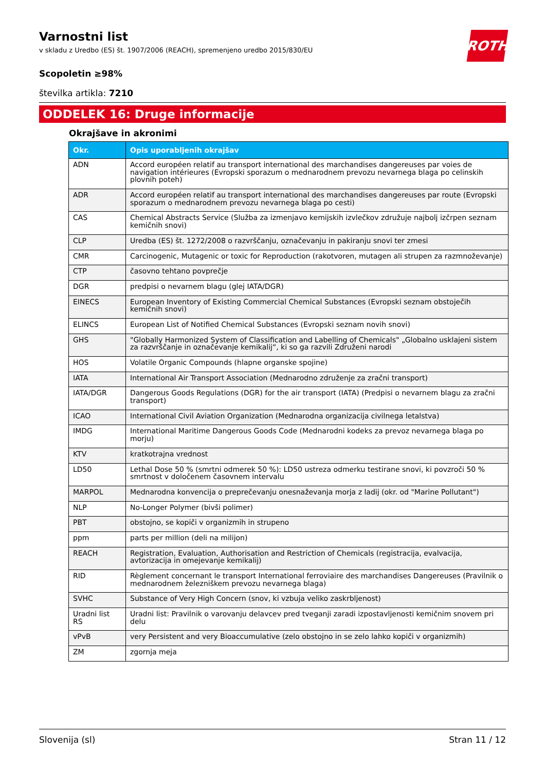ROTH
Varnostni list
v skladu z Uredbo (ES) št. 1907/2006 (REACH), spremenjeno uredbo 2015/830/EU
Scopoletin ≥98%
številka artikla: 7210
ODDELEK 16: Druge informacije
Okrajšave in akronimi
| Okr. | Opis uporabljenih okrajšav |
| --- | --- |
| ADN | Accord européen relatif au transport international des marchandises dangereuses par voies de navigation intérieures (Evropski sporazum o mednarodnem prevozu nevarnega blaga po celinskih plovnih poteh) |
| ADR | Accord européen relatif au transport international des marchandises dangereuses par route (Evropski sporazum o mednarodnem prevozu nevarnega blaga po cesti) |
| CAS | Chemical Abstracts Service (Služba za izmenjavo kemijskih izvlečkov združuje najbolj izčrpen seznam kemičnih snovi) |
| CLP | Uredba (ES) št. 1272/2008 o razvrščanju, označevanju in pakiranju snovi ter zmesi |
| CMR | Carcinogenic, Mutagenic or toxic for Reproduction (rakotvoren, mutagen ali strupen za razmnoževanje) |
| CTP | časovno tehtano povprečje |
| DGR | predpisi o nevarnem blagu (glej IATA/DGR) |
| EINECS | European Inventory of Existing Commercial Chemical Substances (Evropski seznam obstoječih kemičnih snovi) |
| ELINCS | European List of Notified Chemical Substances (Evropski seznam novih snovi) |
| GHS | "Globally Harmonized System of Classification and Labelling of Chemicals" „Globalno usklajeni sistem za razvrščanje in označevanje kemikalij“, ki so ga razvili Združeni narodi |
| HOS | Volatile Organic Compounds (hlapne organske spojine) |
| IATA | International Air Transport Association (Mednarodno združenje za zračni transport) |
| IATA/DGR | Dangerous Goods Regulations (DGR) for the air transport (IATA) (Predpisi o nevarnem blagu za zračni transport) |
| ICAO | International Civil Aviation Organization (Mednarodna organizacija civilnega letalstva) |
| IMDG | International Maritime Dangerous Goods Code (Mednarodni kodeks za prevoz nevarnega blaga po morju) |
| KTV | kratkotrajna vrednost |
| LD50 | Lethal Dose 50 % (smrtni odmerek 50 %): LD50 ustreza odmerku testirane snovi, ki povzroči 50 % smrtnost v določenem časovnem intervalu |
| MARPOL | Mednarodna konvencija o preprečevanju onesnaževanja morja z ladij (okr. od "Marine Pollutant") |
| NLP | No-Longer Polymer (bivši polimer) |
| PBT | obstojno, se kopiči v organizmih in strupeno |
| ppm | parts per million (deli na milijon) |
| REACH | Registration, Evaluation, Authorisation and Restriction of Chemicals (registracija, evalvacija, avtorizacija in omejevanje kemikalij) |
| RID | Règlement concernant le transport International ferroviaire des marchandises Dangereuses (Pravilnik o mednarodnem železniškem prevozu nevarnega blaga) |
| SVHC | Substance of Very High Concern (snov, ki vzbuja veliko zaskrbljenost) |
| Uradni list RS | Uradni list: Pravilnik o varovanju delavcev pred tveganji zaradi izpostavljenosti kemičnim snovem pri delu |
| vPvB | very Persistent and very Bioaccumulative (zelo obstojno in se zelo lahko kopiči v organizmih) |
| ZM | zgornja meja |
Slovenija (sl) Stran 11 / 12